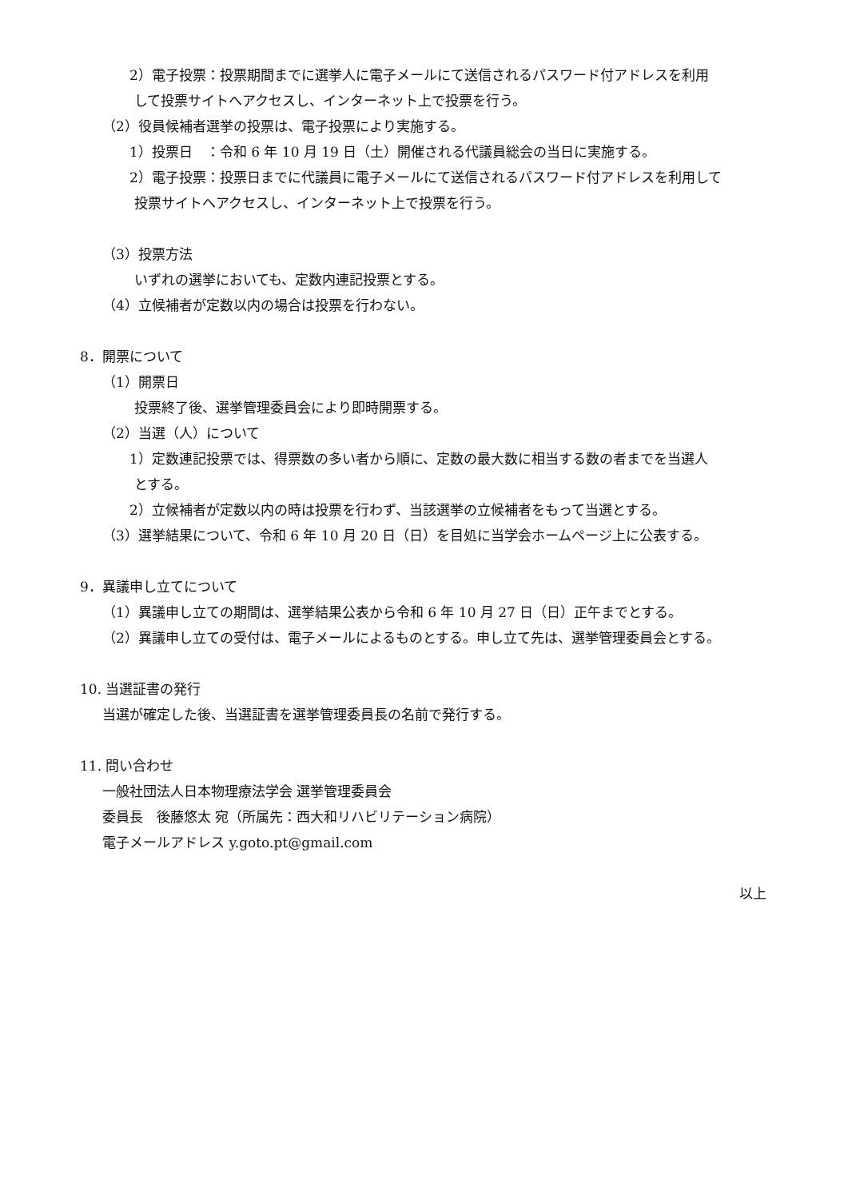2）電子投票：投票期間までに選挙人に電子メールにて送信されるパスワード付アドレスを利用
して投票サイトへアクセスし、インターネット上で投票を行う。
（2）役員候補者選挙の投票は、電子投票により実施する。
1）投票日　：令和 6 年 10 月 19 日（土）開催される代議員総会の当日に実施する。
2）電子投票：投票日までに代議員に電子メールにて送信されるパスワード付アドレスを利用して
投票サイトへアクセスし、インターネット上で投票を行う。
（3）投票方法
いずれの選挙においても、定数内連記投票とする。
（4）立候補者が定数以内の場合は投票を行わない。
8．開票について
（1）開票日
投票終了後、選挙管理委員会により即時開票する。
（2）当選（人）について
1）定数連記投票では、得票数の多い者から順に、定数の最大数に相当する数の者までを当選人
とする。
2）立候補者が定数以内の時は投票を行わず、当該選挙の立候補者をもって当選とする。
（3）選挙結果について、令和 6 年 10 月 20 日（日）を目処に当学会ホームページ上に公表する。
9．異議申し立てについて
（1）異議申し立ての期間は、選挙結果公表から令和 6 年 10 月 27 日（日）正午までとする。
（2）異議申し立ての受付は、電子メールによるものとする。申し立て先は、選挙管理委員会とする。
10. 当選証書の発行
当選が確定した後、当選証書を選挙管理委員長の名前で発行する。
11. 問い合わせ
一般社団法人日本物理療法学会 選挙管理委員会
委員長　後藤悠太 宛（所属先：西大和リハビリテーション病院）
電子メールアドレス y.goto.pt@gmail.com
以上